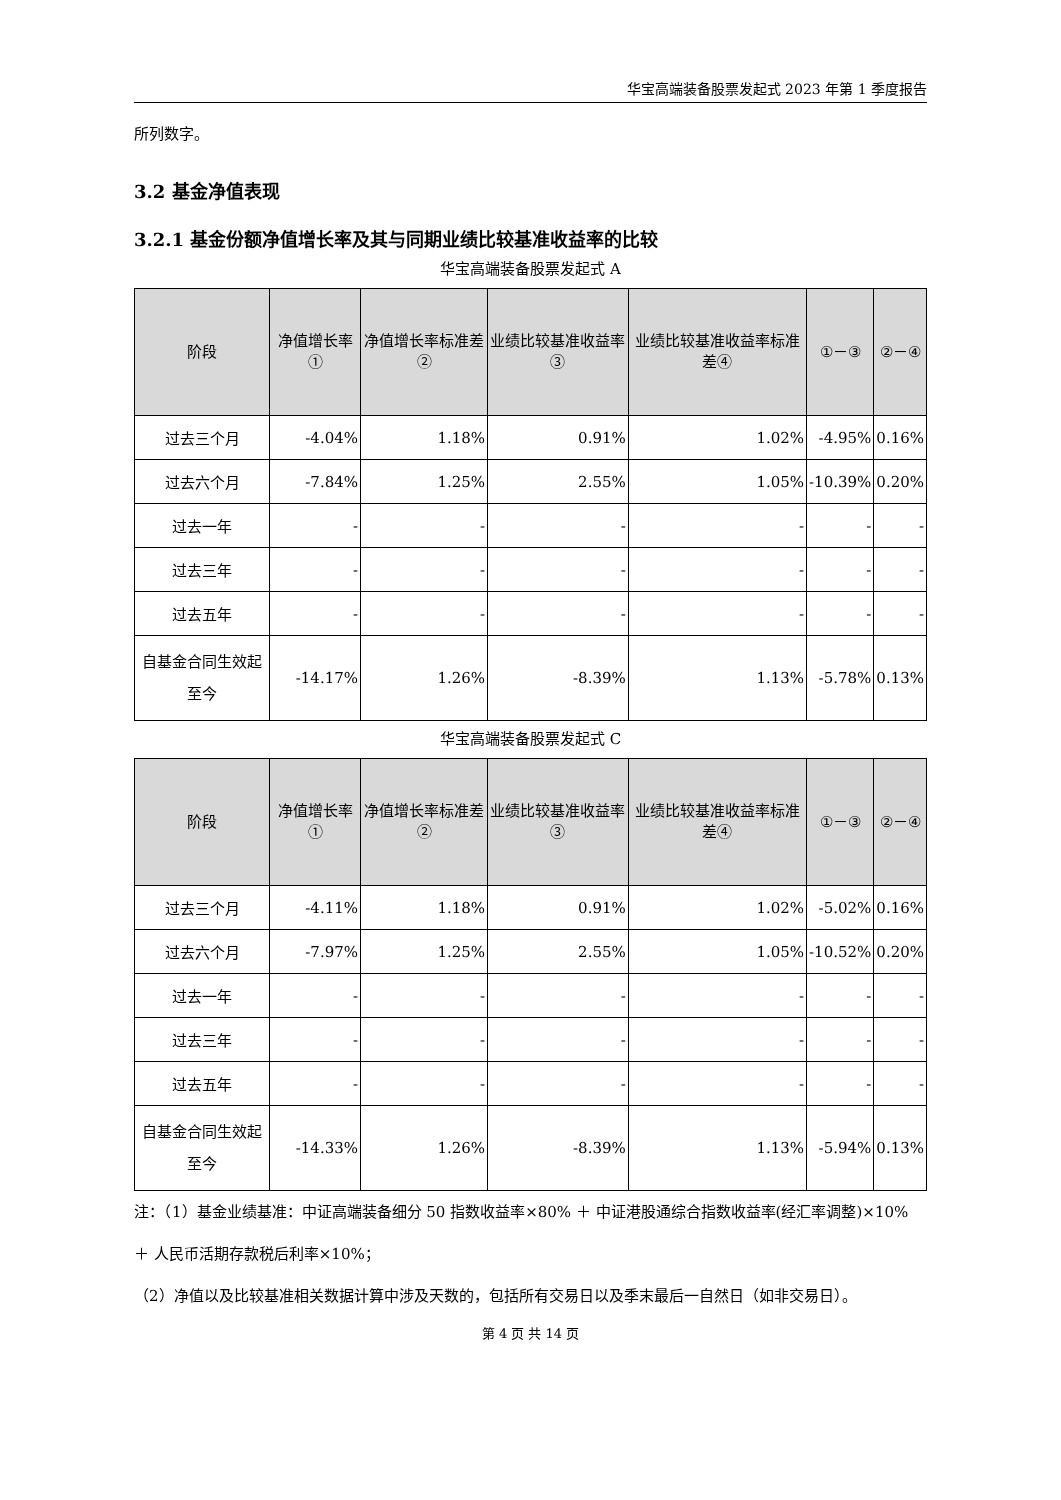华宝高端装备股票发起式 2023 年第 1 季度报告
所列数字。
3.2 基金净值表现
3.2.1 基金份额净值增长率及其与同期业绩比较基准收益率的比较
华宝高端装备股票发起式 A
| 阶段 | 净值增长率① | 净值增长率标准差② | 业绩比较基准收益率③ | 业绩比较基准收益率标准差④ | ①－③ | ②－④ |
| --- | --- | --- | --- | --- | --- | --- |
| 过去三个月 | -4.04% | 1.18% | 0.91% | 1.02% | -4.95% | 0.16% |
| 过去六个月 | -7.84% | 1.25% | 2.55% | 1.05% | -10.39% | 0.20% |
| 过去一年 | - | - | - | - | - | - |
| 过去三年 | - | - | - | - | - | - |
| 过去五年 | - | - | - | - | - | - |
| 自基金合同生效起至今 | -14.17% | 1.26% | -8.39% | 1.13% | -5.78% | 0.13% |
华宝高端装备股票发起式 C
| 阶段 | 净值增长率① | 净值增长率标准差② | 业绩比较基准收益率③ | 业绩比较基准收益率标准差④ | ①－③ | ②－④ |
| --- | --- | --- | --- | --- | --- | --- |
| 过去三个月 | -4.11% | 1.18% | 0.91% | 1.02% | -5.02% | 0.16% |
| 过去六个月 | -7.97% | 1.25% | 2.55% | 1.05% | -10.52% | 0.20% |
| 过去一年 | - | - | - | - | - | - |
| 过去三年 | - | - | - | - | - | - |
| 过去五年 | - | - | - | - | - | - |
| 自基金合同生效起至今 | -14.33% | 1.26% | -8.39% | 1.13% | -5.94% | 0.13% |
注：（1）基金业绩基准：中证高端装备细分 50 指数收益率×80% ＋ 中证港股通综合指数收益率(经汇率调整)×10% ＋ 人民币活期存款税后利率×10%；
（2）净值以及比较基准相关数据计算中涉及天数的，包括所有交易日以及季末最后一自然日（如非交易日）。
第 4 页 共 14 页